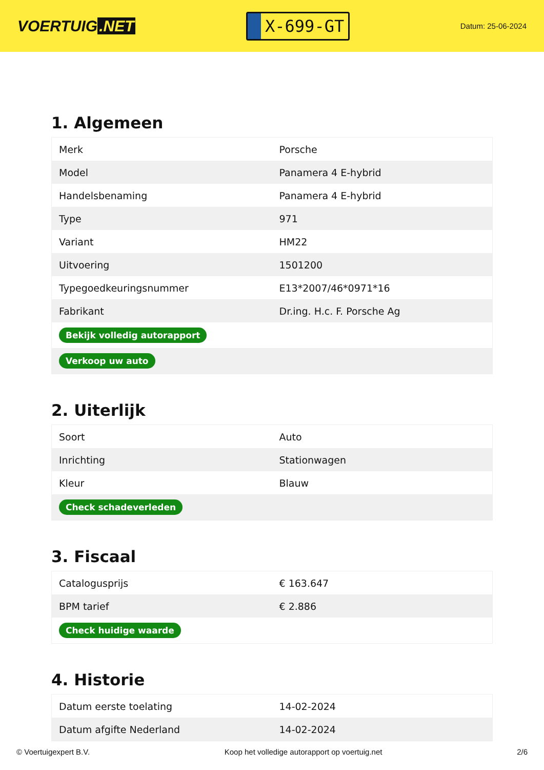VOERTUIG.NET
X-699-GT
Datum: 25-06-2024
1. Algemeen
| Merk | Porsche |
| Model | Panamera 4 E-hybrid |
| Handelsbenaming | Panamera 4 E-hybrid |
| Type | 971 |
| Variant | HM22 |
| Uitvoering | 1501200 |
| Typegoedkeuringsnummer | E13*2007/46*0971*16 |
| Fabrikant | Dr.ing. H.c. F. Porsche Ag |
| Bekijk volledig autorapport | |
| Verkoop uw auto | |
2. Uiterlijk
| Soort | Auto |
| Inrichting | Stationwagen |
| Kleur | Blauw |
| Check schadeverleden | |
3. Fiscaal
| Catalogusprijs | € 163.647 |
| BPM tarief | € 2.886 |
| Check huidige waarde | |
4. Historie
| Datum eerste toelating | 14-02-2024 |
| Datum afgifte Nederland | 14-02-2024 |
© Voertuigexpert B.V. Koop het volledige autorapport op voertuig.net 2/6